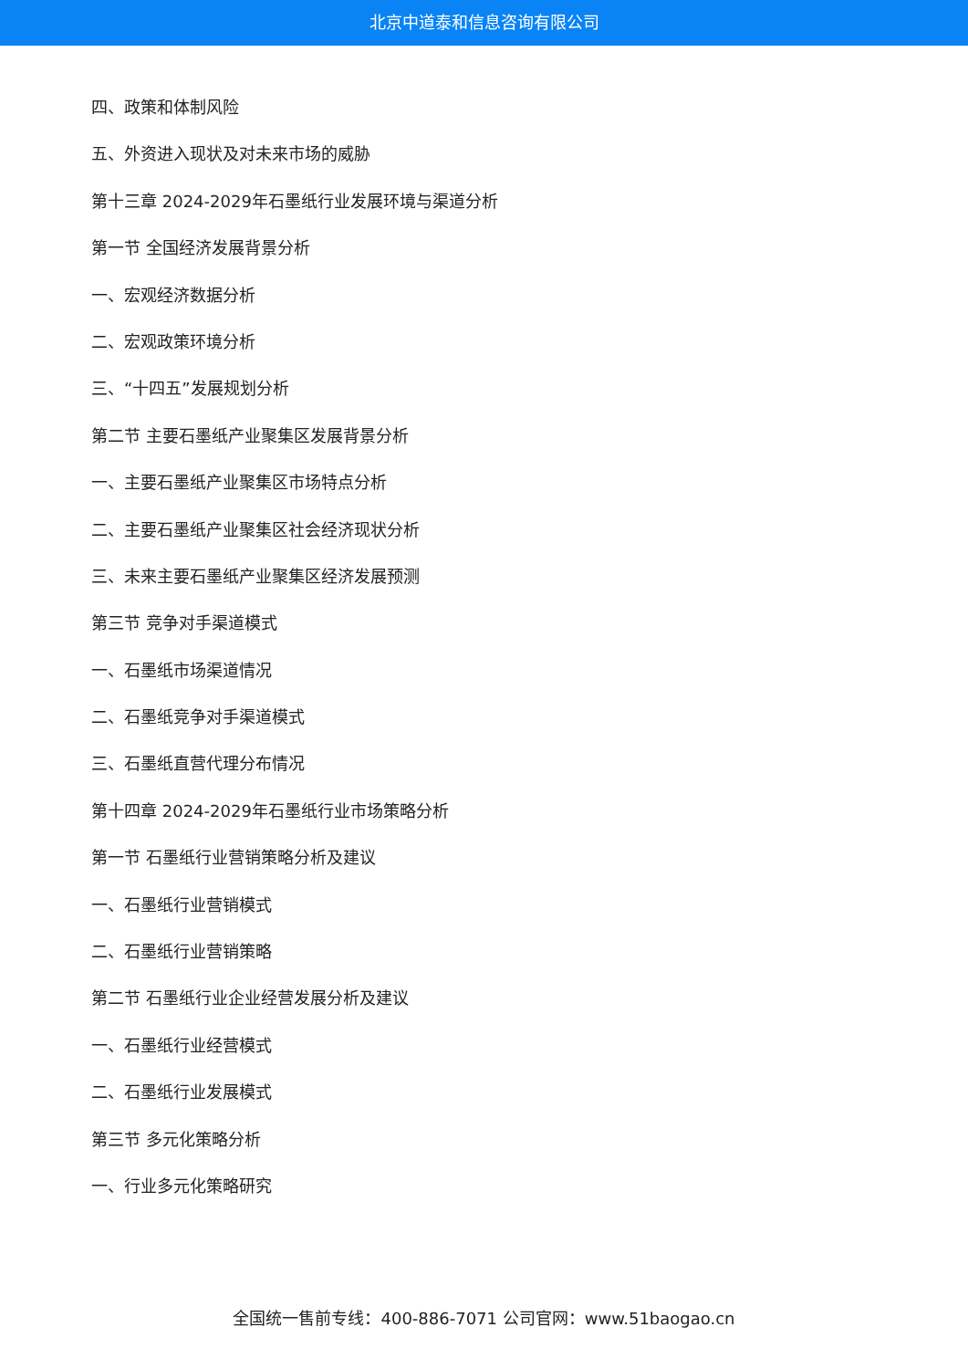北京中道泰和信息咨询有限公司
四、政策和体制风险
五、外资进入现状及对未来市场的威胁
第十三章 2024-2029年石墨纸行业发展环境与渠道分析
第一节 全国经济发展背景分析
一、宏观经济数据分析
二、宏观政策环境分析
三、“十四五”发展规划分析
第二节 主要石墨纸产业聚集区发展背景分析
一、主要石墨纸产业聚集区市场特点分析
二、主要石墨纸产业聚集区社会经济现状分析
三、未来主要石墨纸产业聚集区经济发展预测
第三节 竞争对手渠道模式
一、石墨纸市场渠道情况
二、石墨纸竞争对手渠道模式
三、石墨纸直营代理分布情况
第十四章 2024-2029年石墨纸行业市场策略分析
第一节 石墨纸行业营销策略分析及建议
一、石墨纸行业营销模式
二、石墨纸行业营销策略
第二节 石墨纸行业企业经营发展分析及建议
一、石墨纸行业经营模式
二、石墨纸行业发展模式
第三节 多元化策略分析
一、行业多元化策略研究
全国统一售前专线：400-886-7071 公司官网：www.51baogao.cn